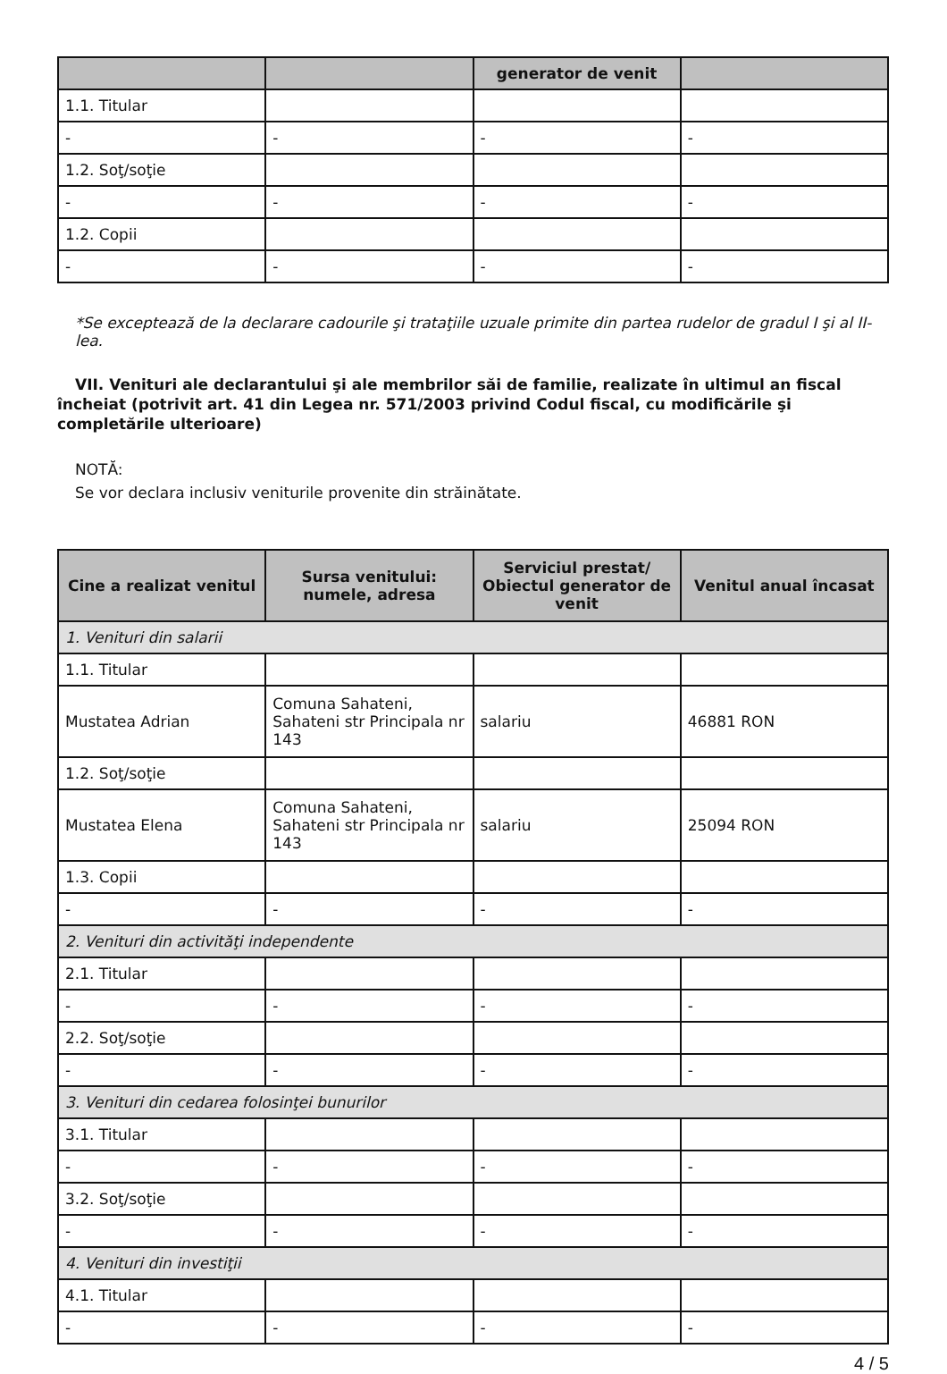| | | generator de venit | |
| --- | --- | --- | --- |
| 1.1. Titular | | | |
| - | - | - | - |
| 1.2. Soţ/soţie | | | |
| - | - | - | - |
| 1.2. Copii | | | |
| - | - | - | - |
*Se exceptează de la declarare cadourile şi trataţiile uzuale primite din partea rudelor de gradul I şi al II-lea.
VII. Venituri ale declarantului şi ale membrilor săi de familie, realizate în ultimul an fiscal încheiat (potrivit art. 41 din Legea nr. 571/2003 privind Codul fiscal, cu modificările şi completările ulterioare)
NOTĂ:
Se vor declara inclusiv veniturile provenite din străinătate.
| Cine a realizat venitul | Sursa venitului: numele, adresa | Serviciul prestat/ Obiectul generator de venit | Venitul anual încasat |
| --- | --- | --- | --- |
| 1. Venituri din salarii | | | |
| 1.1. Titular | | | |
| Mustatea Adrian | Comuna Sahateni, Sahateni str Principala nr 143 | salariu | 46881 RON |
| 1.2. Soţ/soţie | | | |
| Mustatea Elena | Comuna Sahateni, Sahateni str Principala nr 143 | salariu | 25094 RON |
| 1.3. Copii | | | |
| - | - | - | - |
| 2. Venituri din activităţi independente | | | |
| 2.1. Titular | | | |
| - | - | - | - |
| 2.2. Soţ/soţie | | | |
| - | - | - | - |
| 3. Venituri din cedarea folosinţei bunurilor | | | |
| 3.1. Titular | | | |
| - | - | - | - |
| 3.2. Soţ/soţie | | | |
| - | - | - | - |
| 4. Venituri din investiţii | | | |
| 4.1. Titular | | | |
| - | - | - | - |
4 / 5